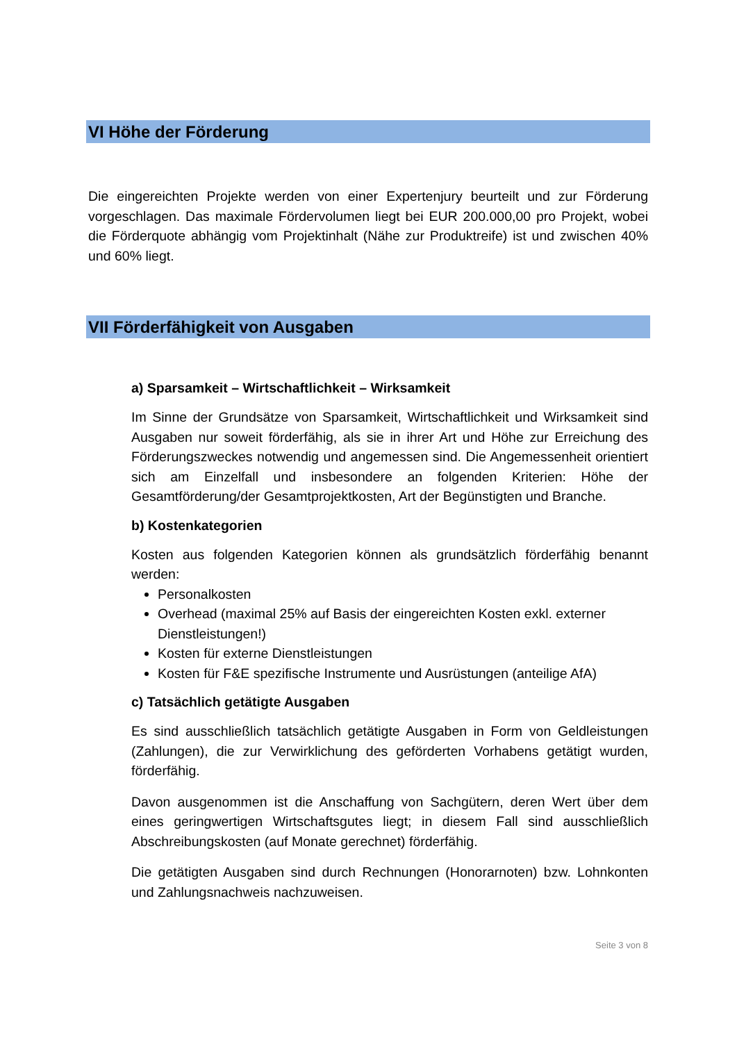VI Höhe der Förderung
Die eingereichten Projekte werden von einer Expertenjury beurteilt und zur Förderung vorgeschlagen. Das maximale Fördervolumen liegt bei EUR 200.000,00 pro Projekt, wobei die Förderquote abhängig vom Projektinhalt (Nähe zur Produktreife) ist und zwischen 40% und 60% liegt.
VII Förderfähigkeit von Ausgaben
a) Sparsamkeit – Wirtschaftlichkeit – Wirksamkeit
Im Sinne der Grundsätze von Sparsamkeit, Wirtschaftlichkeit und Wirksamkeit sind Ausgaben nur soweit förderfähig, als sie in ihrer Art und Höhe zur Erreichung des Förderungszweckes notwendig und angemessen sind. Die Angemessenheit orientiert sich am Einzelfall und insbesondere an folgenden Kriterien: Höhe der Gesamtförderung/der Gesamtprojektkosten, Art der Begünstigten und Branche.
b) Kostenkategorien
Kosten aus folgenden Kategorien können als grundsätzlich förderfähig benannt werden:
Personalkosten
Overhead (maximal 25% auf Basis der eingereichten Kosten exkl. externer Dienstleistungen!)
Kosten für externe Dienstleistungen
Kosten für F&E spezifische Instrumente und Ausrüstungen (anteilige AfA)
c) Tatsächlich getätigte Ausgaben
Es sind ausschließlich tatsächlich getätigte Ausgaben in Form von Geldleistungen (Zahlungen), die zur Verwirklichung des geförderten Vorhabens getätigt wurden, förderfähig.
Davon ausgenommen ist die Anschaffung von Sachgütern, deren Wert über dem eines geringwertigen Wirtschaftsgutes liegt; in diesem Fall sind ausschließlich Abschreibungskosten (auf Monate gerechnet) förderfähig.
Die getätigten Ausgaben sind durch Rechnungen (Honorarnoten) bzw. Lohnkonten und Zahlungsnachweis nachzuweisen.
Seite 3 von 8